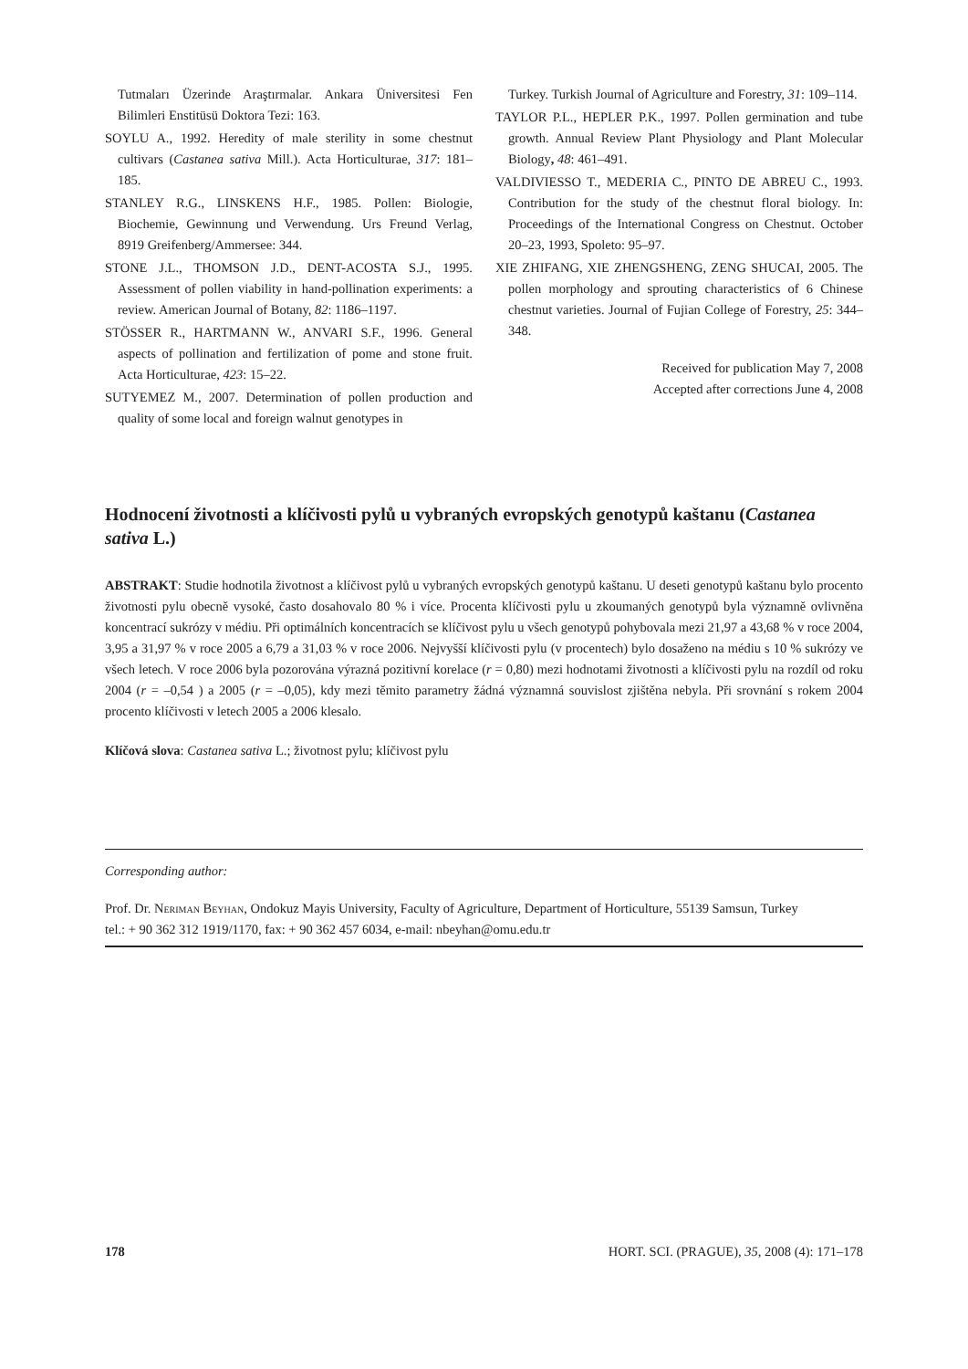Tutmaları Üzerinde Araştırmalar. Ankara Üniversitesi Fen Bilimleri Enstitüsü Doktora Tezi: 163.
SOYLU A., 1992. Heredity of male sterility in some chestnut cultivars (Castanea sativa Mill.). Acta Horticulturae, 317: 181–185.
STANLEY R.G., LINSKENS H.F., 1985. Pollen: Biologie, Biochemie, Gewinnung und Verwendung. Urs Freund Verlag, 8919 Greifenberg/Ammersee: 344.
STONE J.L., THOMSON J.D., DENT-ACOSTA S.J., 1995. Assessment of pollen viability in hand-pollination experiments: a review. American Journal of Botany, 82: 1186–1197.
STÖSSER R., HARTMANN W., ANVARI S.F., 1996. General aspects of pollination and fertilization of pome and stone fruit. Acta Horticulturae, 423: 15–22.
SUTYEMEZ M., 2007. Determination of pollen production and quality of some local and foreign walnut genotypes in
Turkey. Turkish Journal of Agriculture and Forestry, 31: 109–114.
TAYLOR P.L., HEPLER P.K., 1997. Pollen germination and tube growth. Annual Review Plant Physiology and Plant Molecular Biology, 48: 461–491.
VALDIVIESSO T., MEDERIA C., PINTO DE ABREU C., 1993. Contribution for the study of the chestnut floral biology. In: Proceedings of the International Congress on Chestnut. October 20–23, 1993, Spoleto: 95–97.
XIE ZHIFANG, XIE ZHENGSHENG, ZENG SHUCAI, 2005. The pollen morphology and sprouting characteristics of 6 Chinese chestnut varieties. Journal of Fujian College of Forestry, 25: 344–348.
Received for publication May 7, 2008
Accepted after corrections June 4, 2008
Hodnocení životnosti a klíčivosti pylů u vybraných evropských genotypů kaštanu (Castanea sativa L.)
ABSTRAKT: Studie hodnotila životnost a klíčivost pylů u vybraných evropských genotypů kaštanu. U deseti genotypů kaštanu bylo procento životnosti pylu obecně vysoké, často dosahovalo 80 % i více. Procenta klíčivosti pylu u zkoumaných genotypů byla významně ovlivněna koncentrací sukrózy v médiu. Při optimálních koncentracích se klíčivost pylu u všech genotypů pohybovala mezi 21,97 a 43,68 % v roce 2004, 3,95 a 31,97 % v roce 2005 a 6,79 a 31,03 % v roce 2006. Nejvyšší klíčivosti pylu (v procentech) bylo dosaženo na médiu s 10 % sukrózy ve všech letech. V roce 2006 byla pozorována výrazná pozitivní korelace (r = 0,80) mezi hodnotami životnosti a klíčivosti pylu na rozdíl od roku 2004 (r = –0,54 ) a 2005 (r = –0,05), kdy mezi těmito parametry žádná významná souvislost zjištěna nebyla. Při srovnání s rokem 2004 procento klíčivosti v letech 2005 a 2006 klesalo.
Klíčová slova: Castanea sativa L.; životnost pylu; klíčivost pylu
Corresponding author:
Prof. Dr. Neriman Beyhan, Ondokuz Mayis University, Faculty of Agriculture, Department of Horticulture, 55139 Samsun, Turkey
tel.: + 90 362 312 1919/1170, fax: + 90 362 457 6034, e-mail: nbeyhan@omu.edu.tr
178 HORT. SCI. (PRAGUE), 35, 2008 (4): 171–178